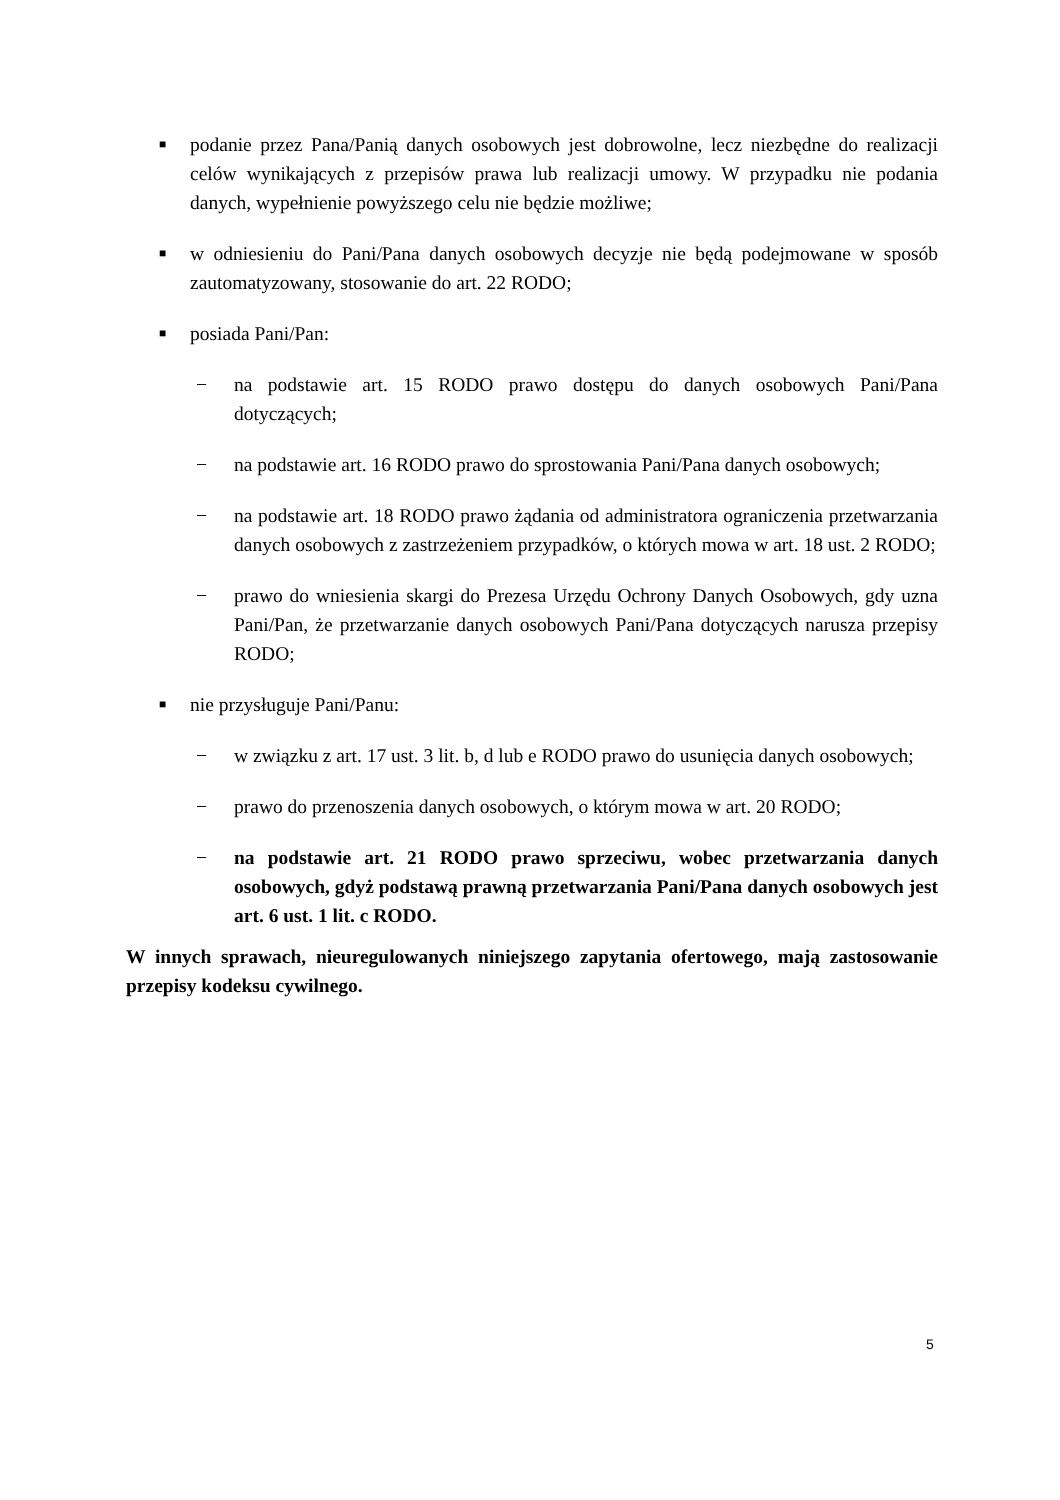■ podanie przez Pana/Panią danych osobowych jest dobrowolne, lecz niezbędne do realizacji celów wynikających z przepisów prawa lub realizacji umowy. W przypadku nie podania danych, wypełnienie powyższego celu nie będzie możliwe;
■ w odniesieniu do Pani/Pana danych osobowych decyzje nie będą podejmowane w sposób zautomatyzowany, stosowanie do art. 22 RODO;
■ posiada Pani/Pan:
− na podstawie art. 15 RODO prawo dostępu do danych osobowych Pani/Pana dotyczących;
− na podstawie art. 16 RODO prawo do sprostowania Pani/Pana danych osobowych;
− na podstawie art. 18 RODO prawo żądania od administratora ograniczenia przetwarzania danych osobowych z zastrzeżeniem przypadków, o których mowa w art. 18 ust. 2 RODO;
− prawo do wniesienia skargi do Prezesa Urzędu Ochrony Danych Osobowych, gdy uzna Pani/Pan, że przetwarzanie danych osobowych Pani/Pana dotyczących narusza przepisy RODO;
■ nie przysługuje Pani/Panu:
− w związku z art. 17 ust. 3 lit. b, d lub e RODO prawo do usunięcia danych osobowych;
− prawo do przenoszenia danych osobowych, o którym mowa w art. 20 RODO;
− na podstawie art. 21 RODO prawo sprzeciwu, wobec przetwarzania danych osobowych, gdyż podstawą prawną przetwarzania Pani/Pana danych osobowych jest art. 6 ust. 1 lit. c RODO.
W innych sprawach, nieuregulowanych niniejszego zapytania ofertowego, mają zastosowanie przepisy kodeksu cywilnego.
5